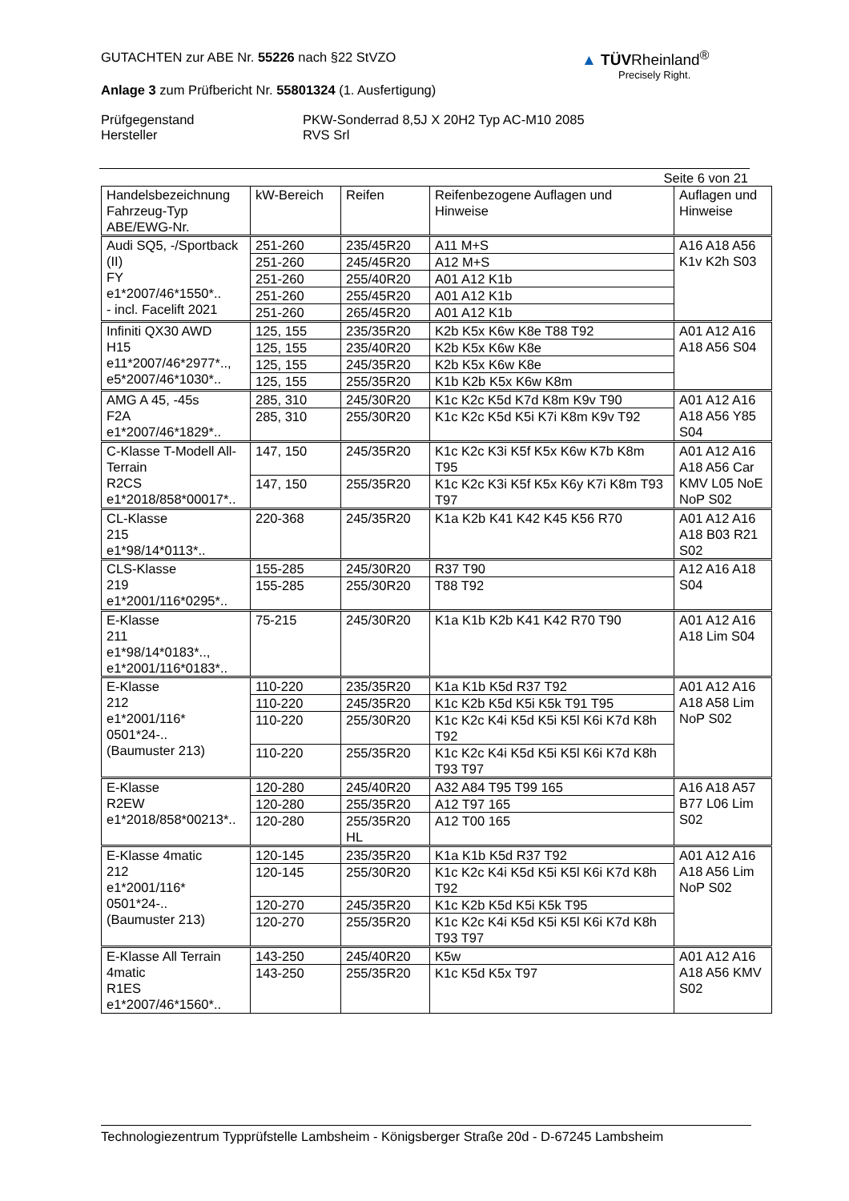GUTACHTEN zur ABE Nr. 55226 nach §22 StVZO
Anlage 3 zum Prüfbericht Nr. 55801324 (1. Ausfertigung)
Prüfgegenstand
Hersteller
PKW-Sonderrad 8,5J X 20H2 Typ AC-M10 2085
RVS Srl
▲ TÜVRheinland<sup>®</sup>
Precisely Right.
Seite 6 von 21
| Handelsbezeichnung Fahrzeug-Typ ABE/EWG-Nr. | kW-Bereich | Reifen | Reifenbezogene Auflagen und Hinweise | Auflagen und Hinweise |
| --- | --- | --- | --- | --- |
| Audi SQ5, -/Sportback (II) FY e1*2007/46*1550*.. - incl. Facelift 2021 | 251-260 | 235/45R20 | A11 M+S | A16 A18 A56 K1v K2h S03 |
| | 251-260 | 245/45R20 | A12 M+S | |
| | 251-260 | 255/40R20 | A01 A12 K1b | |
| | 251-260 | 255/45R20 | A01 A12 K1b | |
| | 251-260 | 265/45R20 | A01 A12 K1b | |
| Infiniti QX30 AWD H15 e11*2007/46*2977*.., e5*2007/46*1030*.. | 125, 155 | 235/35R20 | K2b K5x K6w K8e T88 T92 | A01 A12 A16 A18 A56 S04 |
| | 125, 155 | 235/40R20 | K2b K5x K6w K8e | |
| | 125, 155 | 245/35R20 | K2b K5x K6w K8e | |
| | 125, 155 | 255/35R20 | K1b K2b K5x K6w K8m | |
| AMG A 45, -45s F2A e1*2007/46*1829*.. | 285, 310 | 245/30R20 | K1c K2c K5d K7d K8m K9v T90 | A01 A12 A16 A18 A56 Y85 S04 |
| | 285, 310 | 255/30R20 | K1c K2c K5d K5i K7i K8m K9v T92 | |
| C-Klasse T-Modell All-Terrain R2CS e1*2018/858*00017*.. | 147, 150 | 245/35R20 | K1c K2c K3i K5f K5x K6w K7b K8m T95 | A01 A12 A16 A18 A56 Car KMV L05 NoE NoP S02 |
| | 147, 150 | 255/35R20 | K1c K2c K3i K5f K5x K6y K7i K8m T93 T97 | |
| CL-Klasse 215 e1*98/14*0113*.. | 220-368 | 245/35R20 | K1a K2b K41 K42 K45 K56 R70 | A01 A12 A16 A18 B03 R21 S02 |
| CLS-Klasse 219 e1*2001/116*0295*.. | 155-285 | 245/30R20 | R37 T90 | A12 A16 A18 S04 |
| | 155-285 | 255/30R20 | T88 T92 | |
| E-Klasse 211 e1*98/14*0183*.., e1*2001/116*0183*.. | 75-215 | 245/30R20 | K1a K1b K2b K41 K42 R70 T90 | A01 A12 A16 A18 Lim S04 |
| E-Klasse 212 e1*2001/116* 0501*24-.. (Baumuster 213) | 110-220 | 235/35R20 | K1a K1b K5d R37 T92 | A01 A12 A16 A18 A58 Lim NoP S02 |
| | 110-220 | 245/35R20 | K1c K2b K5d K5i K5k T91 T95 | |
| | 110-220 | 255/30R20 | K1c K2c K4i K5d K5i K5l K6i K7d K8h T92 | |
| | 110-220 | 255/35R20 | K1c K2c K4i K5d K5i K5l K6i K7d K8h T93 T97 | |
| E-Klasse R2EW e1*2018/858*00213*.. | 120-280 | 245/40R20 | A32 A84 T95 T99 165 | A16 A18 A57 B77 L06 Lim S02 |
| | 120-280 | 255/35R20 | A12 T97 165 | |
| | 120-280 | 255/35R20 HL | A12 T00 165 | |
| E-Klasse 4matic 212 e1*2001/116* 0501*24-.. (Baumuster 213) | 120-145 | 235/35R20 | K1a K1b K5d R37 T92 | A01 A12 A16 A18 A56 Lim NoP S02 |
| | 120-145 | 255/30R20 | K1c K2c K4i K5d K5i K5l K6i K7d K8h T92 | |
| | 120-270 | 245/35R20 | K1c K2b K5d K5i K5k T95 | |
| | 120-270 | 255/35R20 | K1c K2c K4i K5d K5i K5l K6i K7d K8h T93 T97 | |
| E-Klasse All Terrain 4matic R1ES e1*2007/46*1560*.. | 143-250 | 245/40R20 | K5w | A01 A12 A16 A18 A56 KMV S02 |
| | 143-250 | 255/35R20 | K1c K5d K5x T97 | |
Technologiezentrum Typprüfstelle Lambsheim - Königsberger Straße 20d - D-67245 Lambsheim